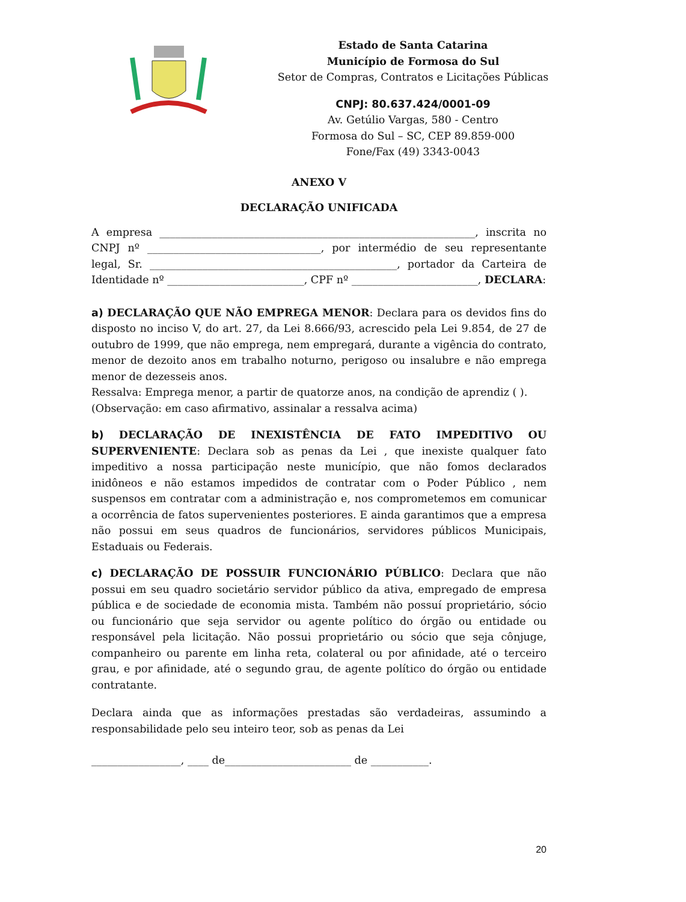Estado de Santa Catarina
Município de Formosa do Sul
Setor de Compras, Contratos e Licitações Públicas
CNPJ: 80.637.424/0001-09
Av. Getúlio Vargas, 580 - Centro
Formosa do Sul – SC, CEP 89.859-000
Fone/Fax (49) 3343-0043
ANEXO V
DECLARAÇÃO UNIFICADA
A empresa ____________________________________________________________, inscrita no CNPJ nº _________________________________, por intermédio de seu representante legal, Sr. _______________________________________________, portador da Carteira de Identidade nº __________________________, CPF nº ________________________, DECLARA:
a) DECLARAÇÃO QUE NÃO EMPREGA MENOR: Declara para os devidos fins do disposto no inciso V, do art. 27, da Lei 8.666/93, acrescido pela Lei 9.854, de 27 de outubro de 1999, que não emprega, nem empregará, durante a vigência do contrato, menor de dezoito anos em trabalho noturno, perigoso ou insalubre e não emprega menor de dezesseis anos.
Ressalva: Emprega menor, a partir de quatorze anos, na condição de aprendiz ( ).
(Observação: em caso afirmativo, assinalar a ressalva acima)
b) DECLARAÇÃO DE INEXISTÊNCIA DE FATO IMPEDITIVO OU SUPERVENIENTE: Declara sob as penas da Lei , que inexiste qualquer fato impeditivo a nossa participação neste município, que não fomos declarados inidôneos e não estamos impedidos de contratar com o Poder Público , nem suspensos em contratar com a administração e, nos comprometemos em comunicar a ocorrência de fatos supervenientes posteriores. E ainda garantimos que a empresa não possui em seus quadros de funcionários, servidores públicos Municipais, Estaduais ou Federais.
c) DECLARAÇÃO DE POSSUIR FUNCIONÁRIO PÚBLICO: Declara que não possui em seu quadro societário servidor público da ativa, empregado de empresa pública e de sociedade de economia mista. Também não possuí proprietário, sócio ou funcionário que seja servidor ou agente político do órgão ou entidade ou responsável pela licitação. Não possui proprietário ou sócio que seja cônjuge, companheiro ou parente em linha reta, colateral ou por afinidade, até o terceiro grau, e por afinidade, até o segundo grau, de agente político do órgão ou entidade contratante.
Declara ainda que as informações prestadas são verdadeiras, assumindo a responsabilidade pelo seu inteiro teor, sob as penas da Lei
_________________, ____ de________________________ de ___________.
20